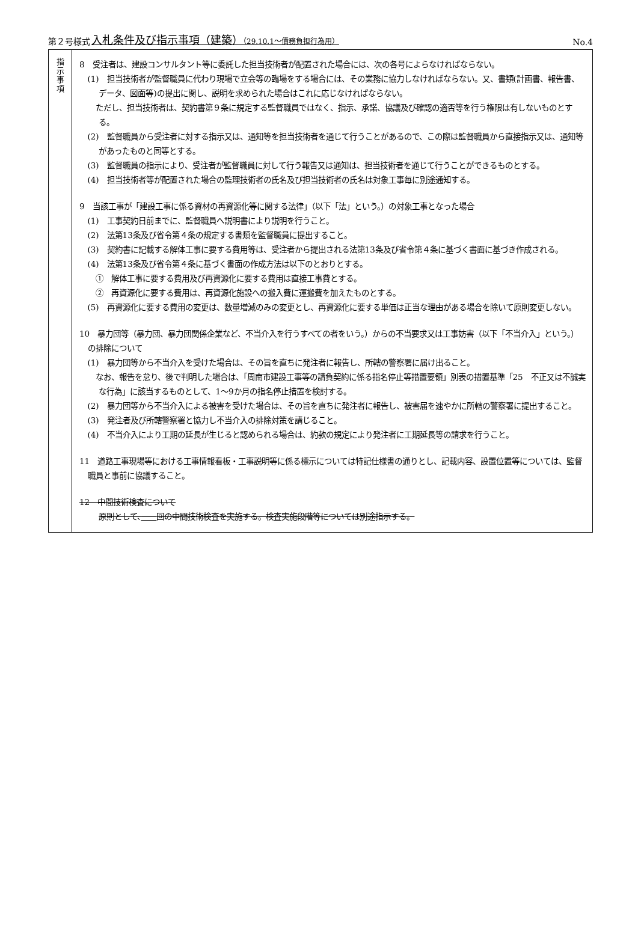第２号様式 入札条件及び指示事項（建築）（29.10.1～債務負担行為用） No.4
| 指 示 事 項 | 8 受注者は、建設コンサルタント等に委託した担当技術者が配置された場合には、次の各号によらなければならない。 (1) 担当技術者が監督職員に代わり現場で立会等の臨場をする場合には、その業務に協力しなければならない。又、書類(計画書、報告書、データ、図面等)の提出に関し、説明を求められた場合はこれに応じなければならない。 ただし、担当技術者は、契約書第９条に規定する監督職員ではなく、指示、承諾、協議及び確認の適否等を行う権限は有しないものとする。 (2) 監督職員から受注者に対する指示又は、通知等を担当技術者を通じて行うことがあるので、この際は監督職員から直接指示又は、通知等があったものと同等とする。 (3) 監督職員の指示により、受注者が監督職員に対して行う報告又は通知は、担当技術者を通じて行うことができるものとする。 (4) 担当技術者等が配置された場合の監理技術者の氏名及び担当技術者の氏名は対象工事毎に別途通知する。 9 当該工事が「建設工事に係る資材の再資源化等に関する法律」（以下「法」という。）の対象工事となった場合 (1) 工事契約日前までに、監督職員へ説明書により説明を行うこと。 (2) 法第13条及び省令第４条の規定する書類を監督職員に提出すること。 (3) 契約書に記載する解体工事に要する費用等は、受注者から提出される法第13条及び省令第４条に基づく書面に基づき作成される。 (4) 法第13条及び省令第４条に基づく書面の作成方法は以下のとおりとする。 ① 解体工事に要する費用及び再資源化に要する費用は直接工事費とする。 ② 再資源化に要する費用は、再資源化施設への搬入費に運搬費を加えたものとする。 (5) 再資源化に要する費用の変更は、数量増減のみの変更とし、再資源化に要する単価は正当な理由がある場合を除いて原則変更しない。 10 暴力団等（暴力団、暴力団関係企業など、不当介入を行うすべての者をいう。）からの不当要求又は工事妨害（以下「不当介入」という。）の排除について (1) 暴力団等から不当介入を受けた場合は、その旨を直ちに発注者に報告し、所轄の警察署に届け出ること。 なお、報告を怠り、後で判明した場合は、「周南市建設工事等の請負契約に係る指名停止等措置要領」別表の措置基準「25 不正又は不誠実な行為」に該当するものとして、1～9か月の指名停止措置を検討する。 (2) 暴力団等から不当介入による被害を受けた場合は、その旨を直ちに発注者に報告し、被害届を速やかに所轄の警察署に提出すること。 (3) 発注者及び所轄警察署と協力し不当介入の排除対策を講じること。 (4) 不当介入により工期の延長が生じると認められる場合は、約款の規定により発注者に工期延長等の請求を行うこと。 11 道路工事現場等における工事情報看板・工事説明等に係る標示については特記仕様書の通りとし、記載内容、設置位置等については、監督職員と事前に協議すること。 12 中間技術検査について 原則として、 回の中間技術検査を実施する。検査実施段階等については別途指示する。 |